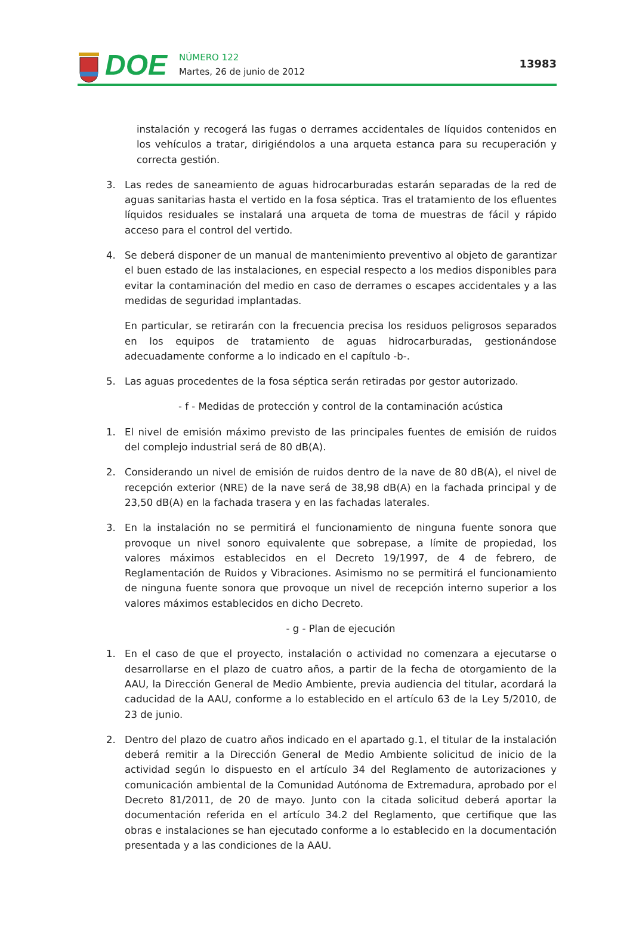DOE
NÚMERO 122
Martes, 26 de junio de 2012
13983
instalación y recogerá las fugas o derrames accidentales de líquidos contenidos en los vehículos a tratar, dirigiéndolos a una arqueta estanca para su recuperación y correcta gestión.
3. Las redes de saneamiento de aguas hidrocarburadas estarán separadas de la red de aguas sanitarias hasta el vertido en la fosa séptica. Tras el tratamiento de los efluentes líquidos residuales se instalará una arqueta de toma de muestras de fácil y rápido acceso para el control del vertido.
4. Se deberá disponer de un manual de mantenimiento preventivo al objeto de garantizar el buen estado de las instalaciones, en especial respecto a los medios disponibles para evitar la contaminación del medio en caso de derrames o escapes accidentales y a las medidas de seguridad implantadas.
En particular, se retirarán con la frecuencia precisa los residuos peligrosos separados en los equipos de tratamiento de aguas hidrocarburadas, gestionándose adecuadamente conforme a lo indicado en el capítulo -b-.
5. Las aguas procedentes de la fosa séptica serán retiradas por gestor autorizado.
- f - Medidas de protección y control de la contaminación acústica
1. El nivel de emisión máximo previsto de las principales fuentes de emisión de ruidos del complejo industrial será de 80 dB(A).
2. Considerando un nivel de emisión de ruidos dentro de la nave de 80 dB(A), el nivel de recepción exterior (NRE) de la nave será de 38,98 dB(A) en la fachada principal y de 23,50 dB(A) en la fachada trasera y en las fachadas laterales.
3. En la instalación no se permitirá el funcionamiento de ninguna fuente sonora que provoque un nivel sonoro equivalente que sobrepase, a límite de propiedad, los valores máximos establecidos en el Decreto 19/1997, de 4 de febrero, de Reglamentación de Ruidos y Vibraciones. Asimismo no se permitirá el funcionamiento de ninguna fuente sonora que provoque un nivel de recepción interno superior a los valores máximos establecidos en dicho Decreto.
- g - Plan de ejecución
1. En el caso de que el proyecto, instalación o actividad no comenzara a ejecutarse o desarrollarse en el plazo de cuatro años, a partir de la fecha de otorgamiento de la AAU, la Dirección General de Medio Ambiente, previa audiencia del titular, acordará la caducidad de la AAU, conforme a lo establecido en el artículo 63 de la Ley 5/2010, de 23 de junio.
2. Dentro del plazo de cuatro años indicado en el apartado g.1, el titular de la instalación deberá remitir a la Dirección General de Medio Ambiente solicitud de inicio de la actividad según lo dispuesto en el artículo 34 del Reglamento de autorizaciones y comunicación ambiental de la Comunidad Autónoma de Extremadura, aprobado por el Decreto 81/2011, de 20 de mayo. Junto con la citada solicitud deberá aportar la documentación referida en el artículo 34.2 del Reglamento, que certifique que las obras e instalaciones se han ejecutado conforme a lo establecido en la documentación presentada y a las condiciones de la AAU.